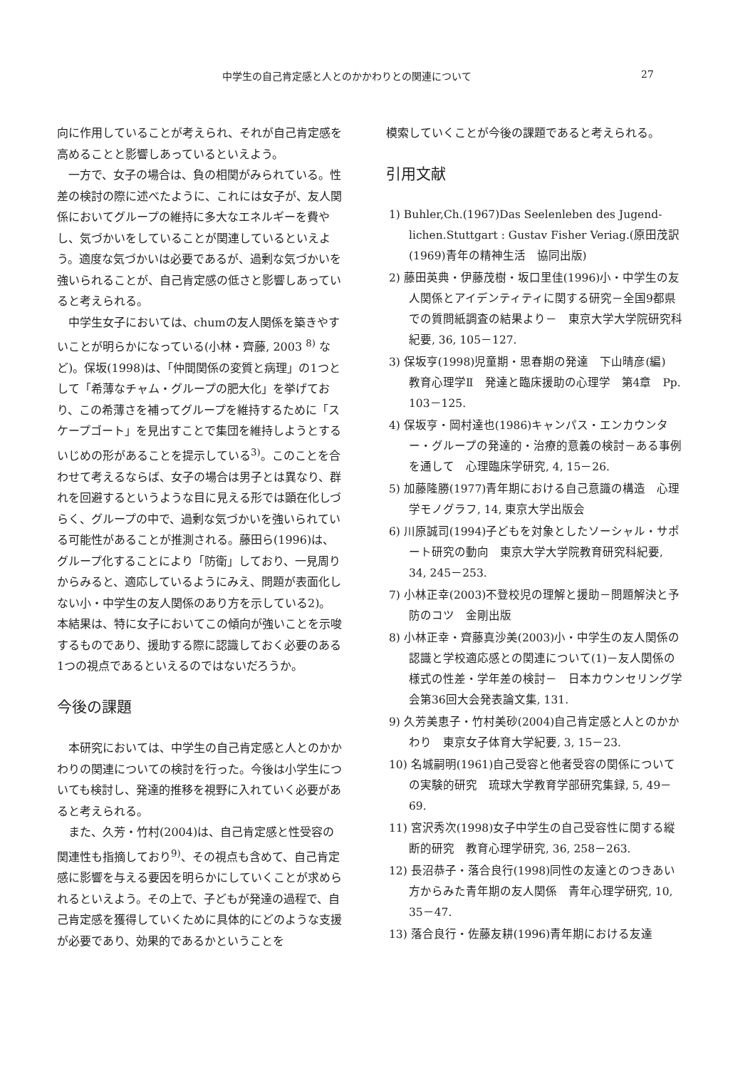中学生の自己肯定感と人とのかかわりとの関連について 27
向に作用していることが考えられ、それが自己肯定感を高めることと影響しあっているといえよう。
一方で、女子の場合は、負の相関がみられている。性差の検討の際に述べたように、これには女子が、友人関係においてグループの維持に多大なエネルギーを費やし、気づかいをしていることが関連しているといえよう。適度な気づかいは必要であるが、過剰な気づかいを強いられることが、自己肯定感の低さと影響しあっていると考えられる。
中学生女子においては、chumの友人関係を築きやすいことが明らかになっている(小林・齊藤, 2003 <sup>8)</sup> など)。保坂(1998)は、「仲間関係の変質と病理」の1つとして「希薄なチャム・グループの肥大化」を挙げており、この希薄さを補ってグループを維持するために「スケープゴート」を見出すことで集団を維持しようとするいじめの形があることを提示している<sup>3)</sup>。このことを合わせて考えるならば、女子の場合は男子とは異なり、群れを回避するというような目に見える形では顕在化しづらく、グループの中で、過剰な気づかいを強いられている可能性があることが推測される。藤田ら(1996)は、グループ化することにより「防衛」しており、一見周りからみると、適応しているようにみえ、問題が表面化しない小・中学生の友人関係のあり方を示している2)。本結果は、特に女子においてこの傾向が強いことを示唆するものであり、援助する際に認識しておく必要のある1つの視点であるといえるのではないだろうか。
今後の課題
本研究においては、中学生の自己肯定感と人とのかかわりの関連についての検討を行った。今後は小学生についても検討し、発達的推移を視野に入れていく必要があると考えられる。
また、久芳・竹村(2004)は、自己肯定感と性受容の関連性も指摘しており<sup>9)</sup>、その視点も含めて、自己肯定感に影響を与える要因を明らかにしていくことが求められるといえよう。その上で、子どもが発達の過程で、自己肯定感を獲得していくために具体的にどのような支援が必要であり、効果的であるかということを
模索していくことが今後の課題であると考えられる。
引用文献
1) Buhler,Ch.(1967)Das Seelenleben des Jugend-lichen.Stuttgart : Gustav Fisher Veriag.(原田茂訳(1969)青年の精神生活　協同出版)
2) 藤田英典・伊藤茂樹・坂口里佳(1996)小・中学生の友人関係とアイデンティティに関する研究－全国9都県での質問紙調査の結果より－　東京大学大学院研究科紀要, 36, 105－127.
3) 保坂亨(1998)児童期・思春期の発達　下山晴彦(編)　教育心理学Ⅱ　発達と臨床援助の心理学　第4章　Pp. 103－125.
4) 保坂亨・岡村達也(1986)キャンパス・エンカウンター・グループの発達的・治療的意義の検討－ある事例を通して　心理臨床学研究, 4, 15－26.
5) 加藤隆勝(1977)青年期における自己意識の構造　心理学モノグラフ, 14, 東京大学出版会
6) 川原誠司(1994)子どもを対象としたソーシャル・サポート研究の動向　東京大学大学院教育研究科紀要, 34, 245－253.
7) 小林正幸(2003)不登校児の理解と援助－問題解決と予防のコツ　金剛出版
8) 小林正幸・齊藤真沙美(2003)小・中学生の友人関係の認識と学校適応感との関連について(1)－友人関係の様式の性差・学年差の検討－　日本カウンセリング学会第36回大会発表論文集, 131.
9) 久芳美恵子・竹村美砂(2004)自己肯定感と人とのかかわり　東京女子体育大学紀要, 3, 15－23.
10) 名城嗣明(1961)自己受容と他者受容の関係についての実験的研究　琉球大学教育学部研究集録, 5, 49－69.
11) 宮沢秀次(1998)女子中学生の自己受容性に関する縦断的研究　教育心理学研究, 36, 258－263.
12) 長沼恭子・落合良行(1998)同性の友達とのつきあい方からみた青年期の友人関係　青年心理学研究, 10, 35－47.
13) 落合良行・佐藤友耕(1996)青年期における友達